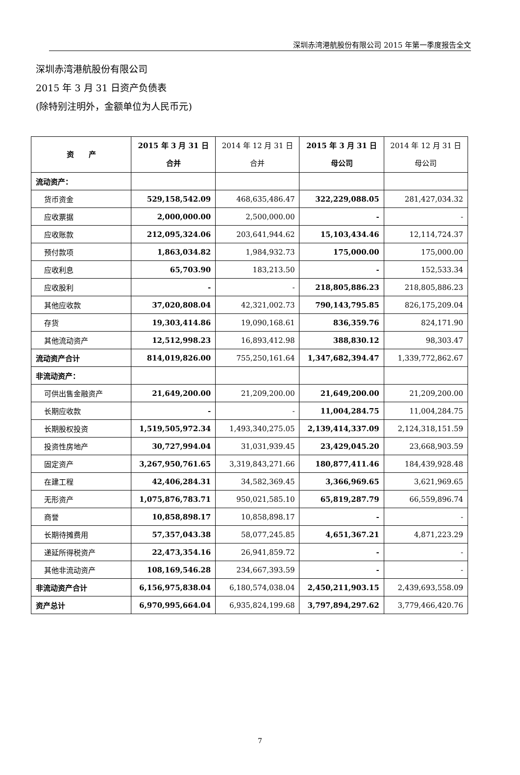深圳赤湾港航股份有限公司 2015 年第一季度报告全文
深圳赤湾港航股份有限公司
2015 年 3 月 31 日资产负债表
(除特别注明外，金额单位为人民币元)
| 资 产 | 2015 年 3 月 31 日 合并 | 2014 年 12 月 31 日 合并 | 2015 年 3 月 31 日 母公司 | 2014 年 12 月 31 日 母公司 |
| --- | --- | --- | --- | --- |
| 流动资产： | | | | |
| 货币资金 | 529,158,542.09 | 468,635,486.47 | 322,229,088.05 | 281,427,034.32 |
| 应收票据 | 2,000,000.00 | 2,500,000.00 | - | - |
| 应收账款 | 212,095,324.06 | 203,641,944.62 | 15,103,434.46 | 12,114,724.37 |
| 预付款项 | 1,863,034.82 | 1,984,932.73 | 175,000.00 | 175,000.00 |
| 应收利息 | 65,703.90 | 183,213.50 | - | 152,533.34 |
| 应收股利 | - | - | 218,805,886.23 | 218,805,886.23 |
| 其他应收款 | 37,020,808.04 | 42,321,002.73 | 790,143,795.85 | 826,175,209.04 |
| 存货 | 19,303,414.86 | 19,090,168.61 | 836,359.76 | 824,171.90 |
| 其他流动资产 | 12,512,998.23 | 16,893,412.98 | 388,830.12 | 98,303.47 |
| 流动资产合计 | 814,019,826.00 | 755,250,161.64 | 1,347,682,394.47 | 1,339,772,862.67 |
| 非流动资产： | | | | |
| 可供出售金融资产 | 21,649,200.00 | 21,209,200.00 | 21,649,200.00 | 21,209,200.00 |
| 长期应收款 | - | - | 11,004,284.75 | 11,004,284.75 |
| 长期股权投资 | 1,519,505,972.34 | 1,493,340,275.05 | 2,139,414,337.09 | 2,124,318,151.59 |
| 投资性房地产 | 30,727,994.04 | 31,031,939.45 | 23,429,045.20 | 23,668,903.59 |
| 固定资产 | 3,267,950,761.65 | 3,319,843,271.66 | 180,877,411.46 | 184,439,928.48 |
| 在建工程 | 42,406,284.31 | 34,582,369.45 | 3,366,969.65 | 3,621,969.65 |
| 无形资产 | 1,075,876,783.71 | 950,021,585.10 | 65,819,287.79 | 66,559,896.74 |
| 商誉 | 10,858,898.17 | 10,858,898.17 | - | - |
| 长期待摊费用 | 57,357,043.38 | 58,077,245.85 | 4,651,367.21 | 4,871,223.29 |
| 递延所得税资产 | 22,473,354.16 | 26,941,859.72 | - | - |
| 其他非流动资产 | 108,169,546.28 | 234,667,393.59 | - | - |
| 非流动资产合计 | 6,156,975,838.04 | 6,180,574,038.04 | 2,450,211,903.15 | 2,439,693,558.09 |
| 资产总计 | 6,970,995,664.04 | 6,935,824,199.68 | 3,797,894,297.62 | 3,779,466,420.76 |
7